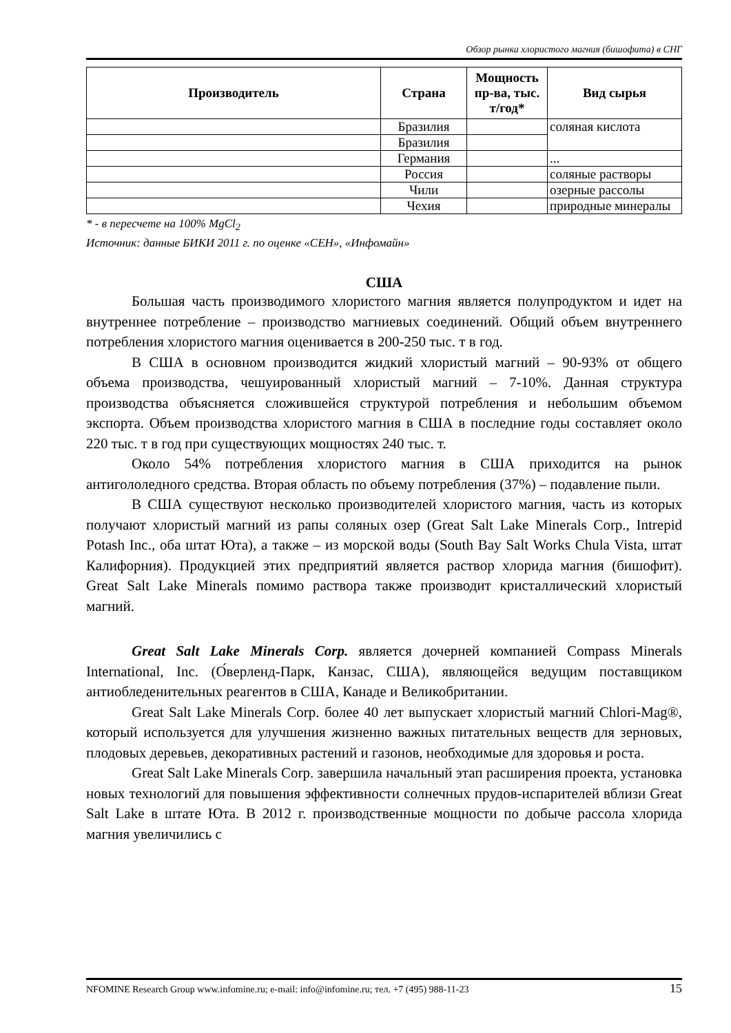Обзор рынка хлористого магния (бишофита) в СНГ
| Производитель | Страна | Мощность пр-ва, тыс. т/год* | Вид сырья |
| --- | --- | --- | --- |
| | Бразилия | | соляная кислота |
| | Бразилия | | |
| | Германия | | ... |
| | Россия | | соляные растворы |
| | Чили | | озерные рассолы |
| | Чехия | | природные минералы |
* - в пересчете на 100% MgCl<sub>2</sub>
Источник: данные БИКИ 2011 г. по оценке «СЕН», «Инфомайн»
США
Большая часть производимого хлористого магния является полупродуктом и идет на внутреннее потребление – производство магниевых соединений. Общий объем внутреннего потребления хлористого магния оценивается в 200-250 тыс. т в год.
В США в основном производится жидкий хлористый магний – 90-93% от общего объема производства, чешуированный хлористый магний – 7-10%. Данная структура производства объясняется сложившейся структурой потребления и небольшим объемом экспорта. Объем производства хлористого магния в США в последние годы составляет около 220 тыс. т в год при существующих мощностях 240 тыс. т.
Около 54% потребления хлористого магния в США приходится на рынок антигололедного средства. Вторая область по объему потребления (37%) – подавление пыли.
В США существуют несколько производителей хлористого магния, часть из которых получают хлористый магний из рапы соляных озер (Great Salt Lake Minerals Corp., Intrepid Potash Inc., оба штат Юта), а также – из морской воды (South Bay Salt Works Chula Vista, штат Калифорния). Продукцией этих предприятий является раствор хлорида магния (бишофит). Great Salt Lake Minerals помимо раствора также производит кристаллический хлористый магний.
Great Salt Lake Minerals Corp. является дочерней компанией Compass Minerals International, Inc. (О́верленд-Парк, Канзас, США), являющейся ведущим поставщиком антиобледенительных реагентов в США, Канаде и Великобритании.
Great Salt Lake Minerals Corp. более 40 лет выпускает хлористый магний Chlori-Mag®, который используется для улучшения жизненно важных питательных веществ для зерновых, плодовых деревьев, декоративных растений и газонов, необходимые для здоровья и роста.
Great Salt Lake Minerals Corp. завершила начальный этап расширения проекта, установка новых технологий для повышения эффективности солнечных прудов-испарителей вблизи Great Salt Lake в штате Юта. В 2012 г. производственные мощности по добыче рассола хлорида магния увеличились с
NFOMINE Research Group www.infomine.ru; e-mail: info@infomine.ru; тел. +7 (495) 988-11-23 15